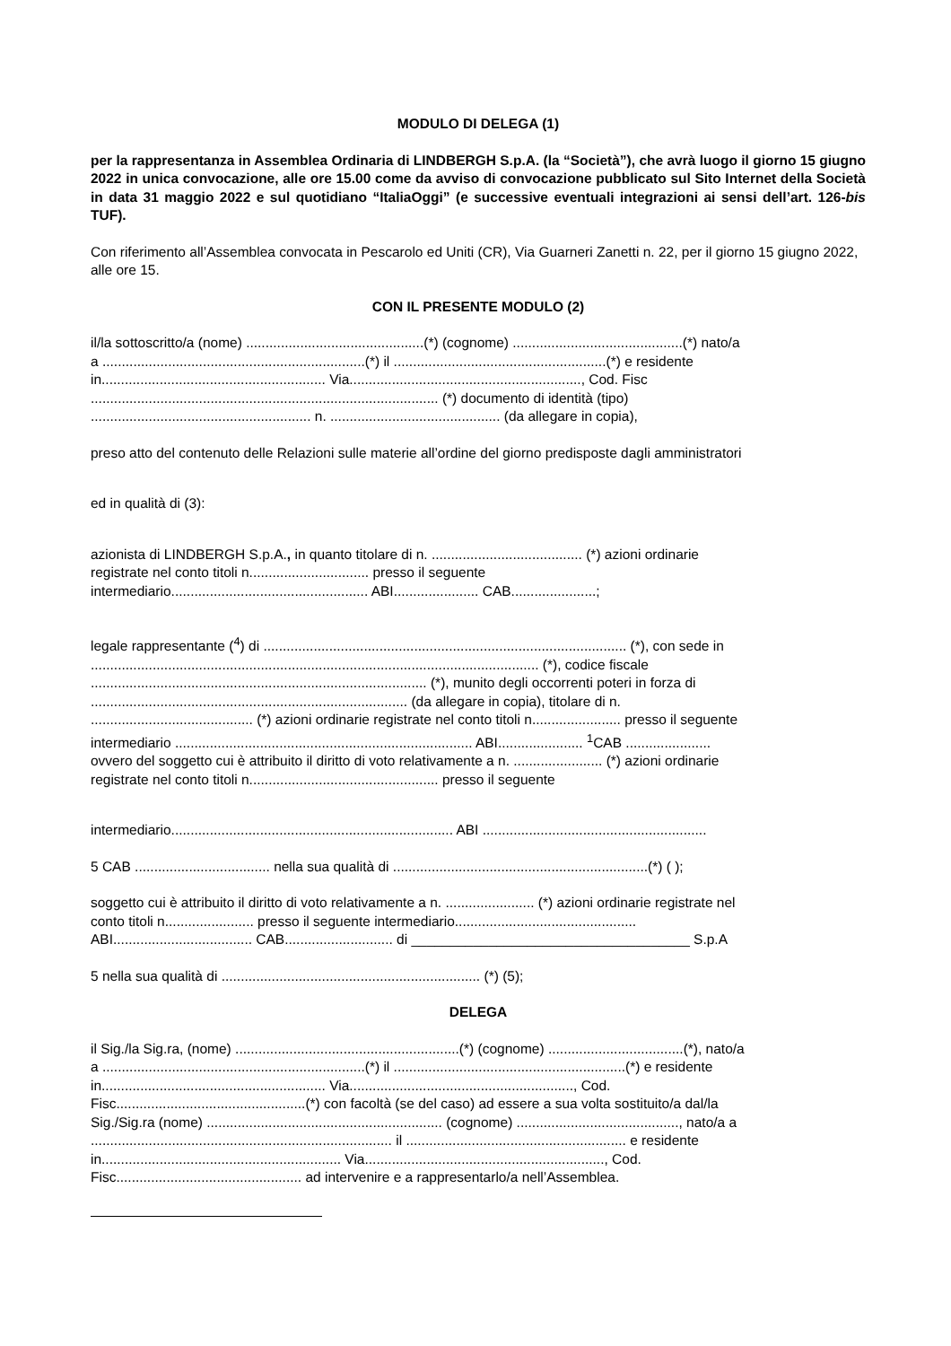MODULO DI DELEGA (1)
per la rappresentanza in Assemblea Ordinaria di LINDBERGH S.p.A. (la “Società”), che avrà luogo il giorno 15 giugno 2022 in unica convocazione, alle ore 15.00 come da avviso di convocazione pubblicato sul Sito Internet della Società in data 31 maggio 2022 e sul quotidiano “ItaliaOggi” (e successive eventuali integrazioni ai sensi dell’art. 126-bis TUF).
Con riferimento all’Assemblea convocata in Pescarolo ed Uniti (CR), Via Guarneri Zanetti n. 22, per il giorno 15 giugno 2022, alle ore 15.
CON IL PRESENTE MODULO (2)
il/la sottoscritto/a (nome) ..............................................(*) (cognome) ............................................(*) nato/a
a ....................................................................(*) il .......................................................(*) e residente
in.......................................................... Via............................................................, Cod. Fisc
.......................................................................................... (*) documento di identità (tipo)
......................................................... n. ............................................ (da allegare in copia),
preso atto del contenuto delle Relazioni sulle materie all’ordine del giorno predisposte dagli amministratori
ed in qualità di (3):
azionista di LINDBERGH S.p.A., in quanto titolare di n. ....................................... (*) azioni ordinarie
registrate nel conto titoli n............................... presso il seguente
intermediario................................................... ABI...................... CAB......................;
legale rappresentante (<sup>4</sup>) di .............................................................................................. (*), con sede in
.................................................................................................................... (*), codice fiscale
....................................................................................... (*), munito degli occorrenti poteri in forza di
.................................................................................. (da allegare in copia), titolare di n.
.......................................... (*) azioni ordinarie registrate nel conto titoli n....................... presso il seguente
intermediario ............................................................................. ABI...................... <sup>1</sup>CAB ......................
ovvero del soggetto cui è attribuito il diritto di voto relativamente a n. ....................... (*) azioni ordinarie
registrate nel conto titoli n................................................. presso il seguente
intermediario......................................................................... ABI ..........................................................
5 CAB ................................... nella sua qualità di ..................................................................(*) ( );
soggetto cui è attribuito il diritto di voto relativamente a n. ....................... (*) azioni ordinarie registrate nel
conto titoli n....................... presso il seguente intermediario...............................................
ABI.................................... CAB............................ di ____________________________________ S.p.A
5 nella sua qualità di ................................................................... (*) (5);
DELEGA
il Sig./la Sig.ra, (nome) ..........................................................(*) (cognome) ...................................(*), nato/a
a ....................................................................(*) il ............................................................(*) e residente
in.......................................................... Via.........................................................., Cod.
Fisc.................................................(*) con facoltà (se del caso) ad essere a sua volta sostituito/a dal/la
Sig./Sig.ra (nome) ............................................................. (cognome) .........................................., nato/a a
.............................................................................. il ......................................................... e residente
in.............................................................. Via.............................................................., Cod.
Fisc................................................ ad intervenire e a rappresentarlo/a nell’Assemblea.